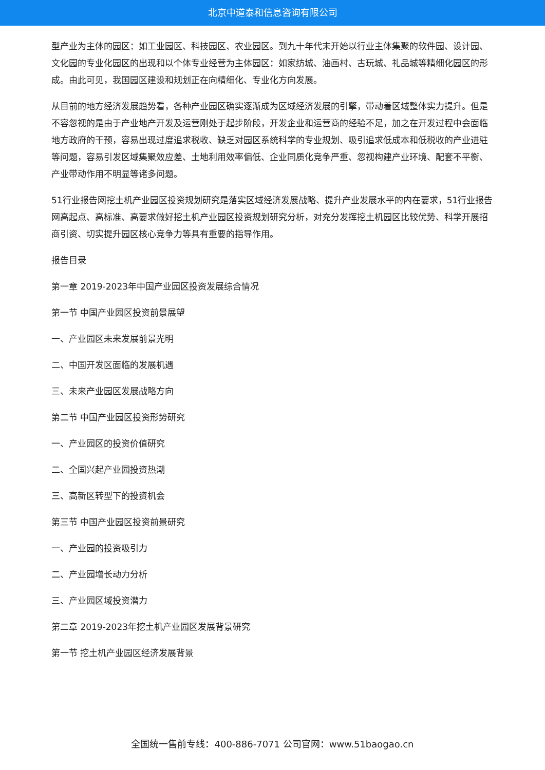北京中道泰和信息咨询有限公司
型产业为主体的园区：如工业园区、科技园区、农业园区。到九十年代末开始以行业主体集聚的软件园、设计园、文化园的专业化园区的出现和以个体专业经营为主体园区：如家纺城、油画村、古玩城、礼品城等精细化园区的形成。由此可见，我国园区建设和规划正在向精细化、专业化方向发展。
从目前的地方经济发展趋势看，各种产业园区确实逐渐成为区域经济发展的引擎，带动着区域整体实力提升。但是不容忽视的是由于产业地产开发及运营刚处于起步阶段，开发企业和运营商的经验不足，加之在开发过程中会面临地方政府的干预，容易出现过度追求税收、缺乏对园区系统科学的专业规划、吸引追求低成本和低税收的产业进驻等问题，容易引发区域集聚效应差、土地利用效率偏低、企业同质化竞争严重、忽视构建产业环境、配套不平衡、产业带动作用不明显等诸多问题。
51行业报告网挖土机产业园区投资规划研究是落实区域经济发展战略、提升产业发展水平的内在要求，51行业报告网高起点、高标准、高要求做好挖土机产业园区投资规划研究分析，对充分发挥挖土机园区比较优势、科学开展招商引资、切实提升园区核心竞争力等具有重要的指导作用。
报告目录
第一章 2019-2023年中国产业园区投资发展综合情况
第一节 中国产业园区投资前景展望
一、产业园区未来发展前景光明
二、中国开发区面临的发展机遇
三、未来产业园区发展战略方向
第二节 中国产业园区投资形势研究
一、产业园区的投资价值研究
二、全国兴起产业园投资热潮
三、高新区转型下的投资机会
第三节 中国产业园区投资前景研究
一、产业园的投资吸引力
二、产业园增长动力分析
三、产业园区域投资潜力
第二章 2019-2023年挖土机产业园区发展背景研究
第一节 挖土机产业园区经济发展背景
全国统一售前专线：400-886-7071 公司官网：www.51baogao.cn